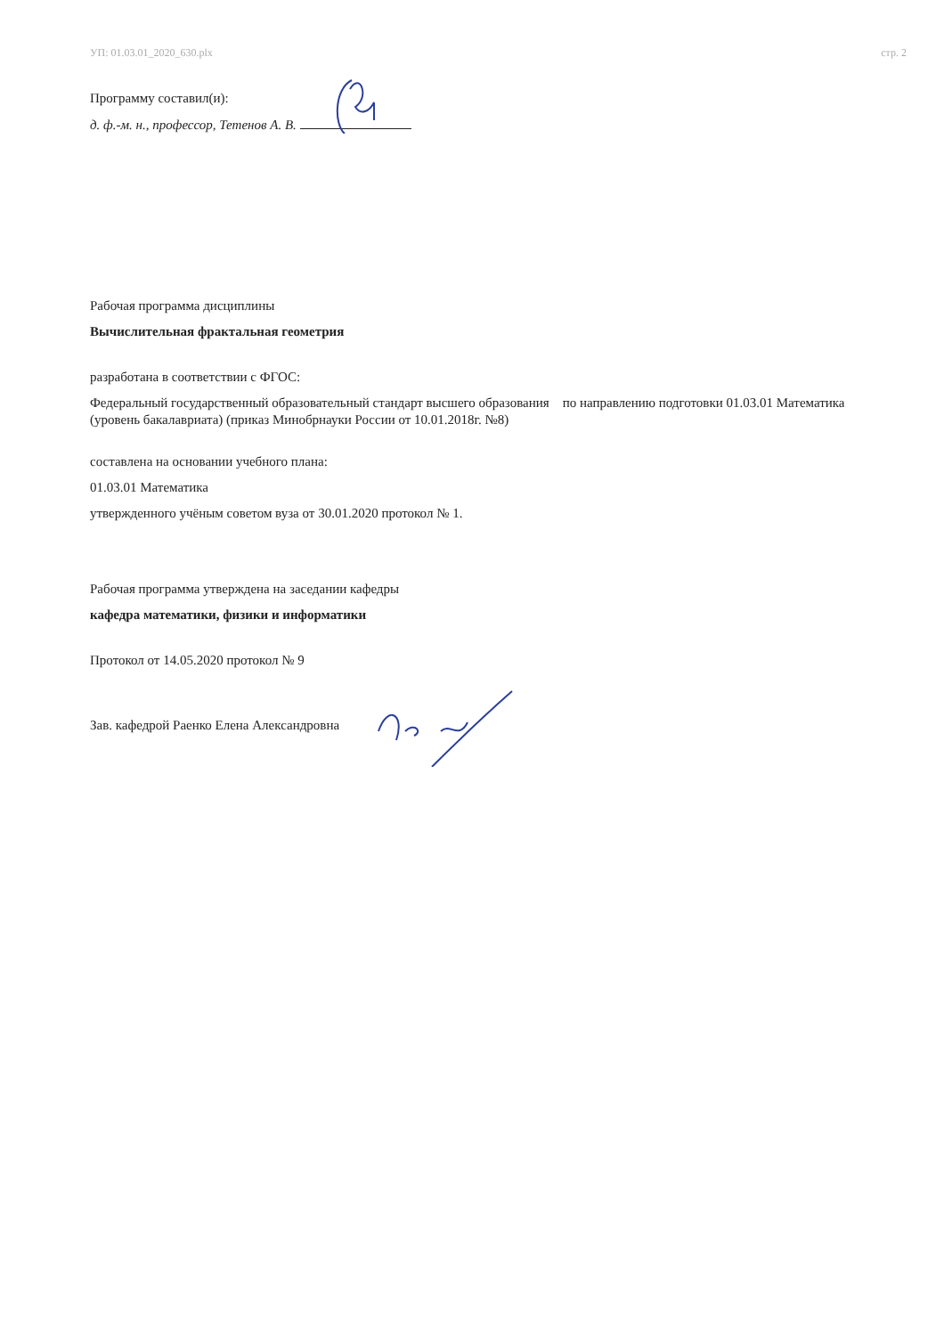УП: 01.03.01_2020_630.plx стр. 2
Программу составил(и):
д. ф.-м. н., профессор, Тетенов А. В.
Рабочая программа дисциплины
Вычислительная фрактальная геометрия
разработана в соответствии с ФГОС:
Федеральный государственный образовательный стандарт высшего образования по направлению подготовки 01.03.01 Математика (уровень бакалавриата) (приказ Минобрнауки России от 10.01.2018г. №8)
составлена на основании учебного плана:
01.03.01 Математика
утвержденного учёным советом вуза от 30.01.2020 протокол № 1.
Рабочая программа утверждена на заседании кафедры
кафедра математики, физики и информатики
Протокол от 14.05.2020 протокол № 9
Зав. кафедрой Раенко Елена Александровна